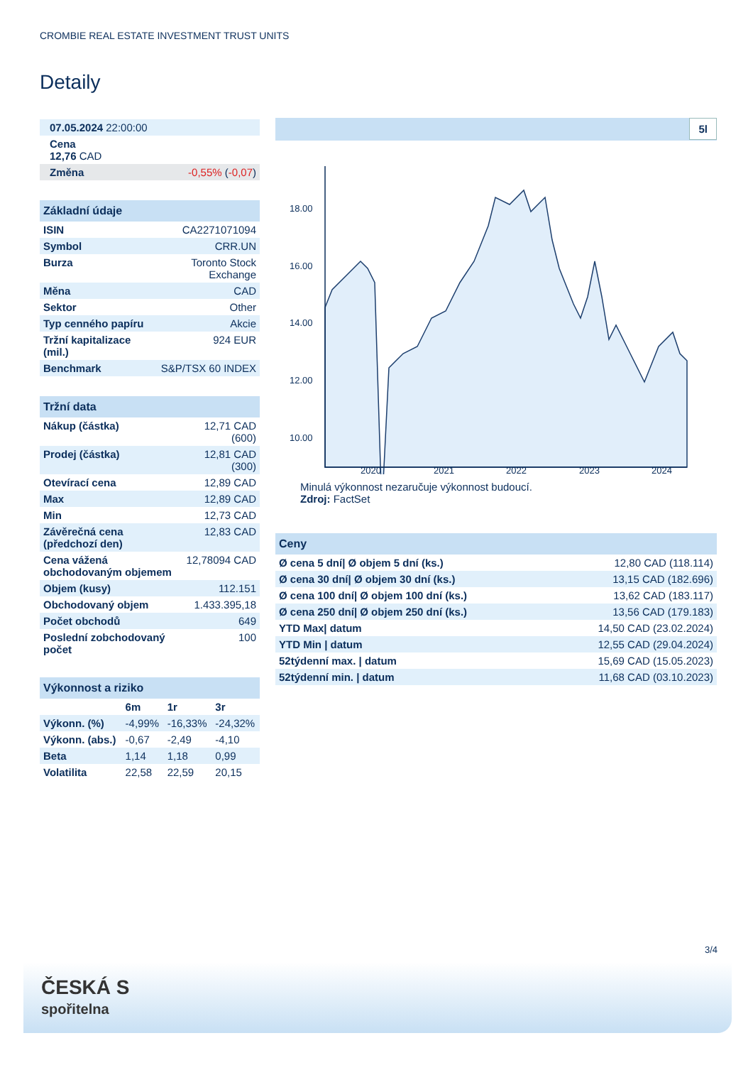CROMBIE REAL ESTATE INVESTMENT TRUST UNITS
Detaily
| 07.05.2024 22:00:00 |
| Cena 12,76 CAD |
| Změna -0,55% ( -0,07 ) |
| Základní údaje | |
| ISIN | CA2271071094 |
| Symbol | CRR.UN |
| Burza | Toronto Stock Exchange |
| Měna | CAD |
| Sektor | Other |
| Typ cenného papíru | Akcie |
| Tržní kapitalizace (mil.) | 924 EUR |
| Benchmark | S&P/TSX 60 INDEX |
| Tržní data | |
| Nákup (částka) | 12,71 CAD (600) |
| Prodej (částka) | 12,81 CAD (300) |
| Otevírací cena | 12,89 CAD |
| Max | 12,89 CAD |
| Min | 12,73 CAD |
| Závěrečná cena (předchozí den) | 12,83 CAD |
| Cena vážená obchodovaným objemem | 12,78094 CAD |
| Objem (kusy) | 112.151 |
| Obchodovaný objem | 1.433.395,18 |
| Počet obchodů | 649 |
| Poslední zobchodovaný počet | 100 |
| Výkonnost a riziko | | | |
| | 6m | 1r | 3r |
| Výkonn. (%) | -4,99% | -16,33% | -24,32% |
| Výkonn. (abs.) | -0,67 | -2,49 | -4,10 |
| Beta | 1,14 | 1,18 | 0,99 |
| Volatilita | 22,58 | 22,59 | 20,15 |
5l
18.00
16.00
14.00
12.00
10.00
2020
2021
2022
2023
2024
Minulá výkonnost nezaručuje výkonnost budoucí.
Zdroj: FactSet
| Ceny | |
| Ø cena 5 dní/ Ø objem 5 dní (ks.) | 12,80 CAD (118.114) |
| Ø cena 30 dní/ Ø objem 30 dní (ks.) | 13,15 CAD (182.696) |
| Ø cena 100 dní/ Ø objem 100 dní (ks.) | 13,62 CAD (183.117) |
| Ø cena 250 dní/ Ø objem 250 dní (ks.) | 13,56 CAD (179.183) |
| YTD Max/ datum | 14,50 CAD (23.02.2024) |
| YTD Min / datum | 12,55 CAD (29.04.2024) |
| 52týdenní max. / datum | 15,69 CAD (15.05.2023) |
| 52týdenní min. / datum | 11,68 CAD (03.10.2023) |
3/4
ČESKÁ S
spořitelna